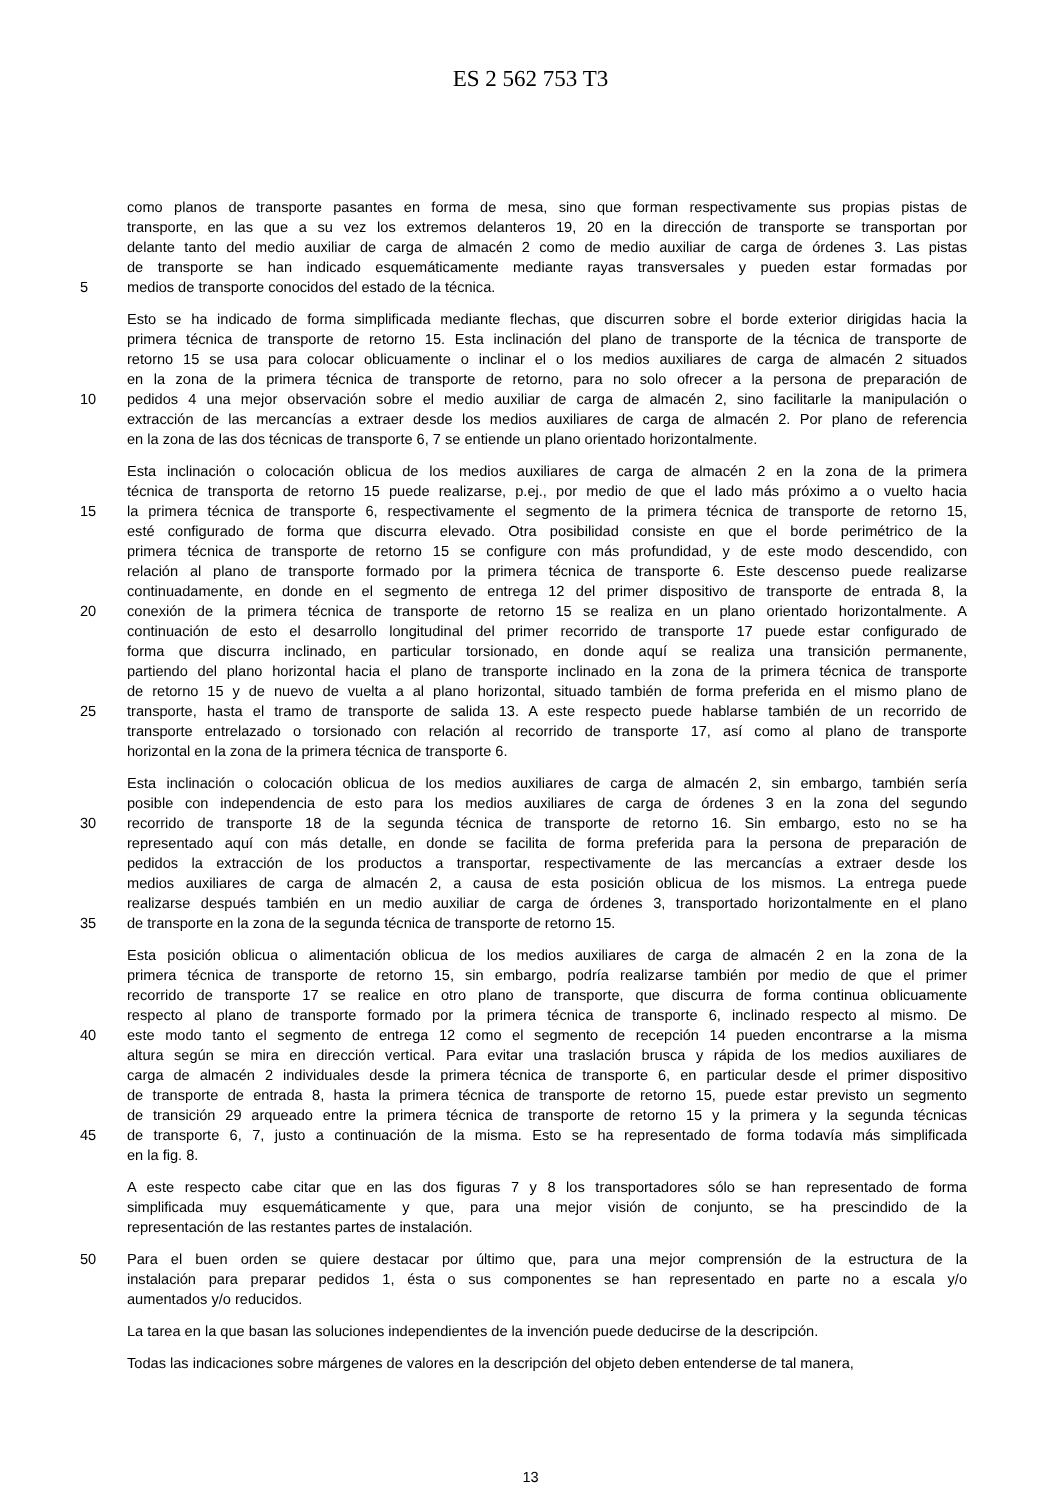ES 2 562 753 T3
como planos de transporte pasantes en forma de mesa, sino que forman respectivamente sus propias pistas de
transporte, en las que a su vez los extremos delanteros 19, 20 en la dirección de transporte se transportan por
delante tanto del medio auxiliar de carga de almacén 2 como de medio auxiliar de carga de órdenes 3. Las pistas
de transporte se han indicado esquemáticamente mediante rayas transversales y pueden estar formadas por
5 medios de transporte conocidos del estado de la técnica.
Esto se ha indicado de forma simplificada mediante flechas, que discurren sobre el borde exterior dirigidas hacia la
primera técnica de transporte de retorno 15. Esta inclinación del plano de transporte de la técnica de transporte de
retorno 15 se usa para colocar oblicuamente o inclinar el o los medios auxiliares de carga de almacén 2 situados
en la zona de la primera técnica de transporte de retorno, para no solo ofrecer a la persona de preparación de
10 pedidos 4 una mejor observación sobre el medio auxiliar de carga de almacén 2, sino facilitarle la manipulación o
extracción de las mercancías a extraer desde los medios auxiliares de carga de almacén 2. Por plano de referencia
en la zona de las dos técnicas de transporte 6, 7 se entiende un plano orientado horizontalmente.
Esta inclinación o colocación oblicua de los medios auxiliares de carga de almacén 2 en la zona de la primera
técnica de transporta de retorno 15 puede realizarse, p.ej., por medio de que el lado más próximo a o vuelto hacia
15 la primera técnica de transporte 6, respectivamente el segmento de la primera técnica de transporte de retorno 15,
esté configurado de forma que discurra elevado. Otra posibilidad consiste en que el borde perimétrico de la
primera técnica de transporte de retorno 15 se configure con más profundidad, y de este modo descendido, con
relación al plano de transporte formado por la primera técnica de transporte 6. Este descenso puede realizarse
continuadamente, en donde en el segmento de entrega 12 del primer dispositivo de transporte de entrada 8, la
20 conexión de la primera técnica de transporte de retorno 15 se realiza en un plano orientado horizontalmente. A
continuación de esto el desarrollo longitudinal del primer recorrido de transporte 17 puede estar configurado de
forma que discurra inclinado, en particular torsionado, en donde aquí se realiza una transición permanente,
partiendo del plano horizontal hacia el plano de transporte inclinado en la zona de la primera técnica de transporte
de retorno 15 y de nuevo de vuelta a al plano horizontal, situado también de forma preferida en el mismo plano de
25 transporte, hasta el tramo de transporte de salida 13. A este respecto puede hablarse también de un recorrido de
transporte entrelazado o torsionado con relación al recorrido de transporte 17, así como al plano de transporte
horizontal en la zona de la primera técnica de transporte 6.
Esta inclinación o colocación oblicua de los medios auxiliares de carga de almacén 2, sin embargo, también sería
posible con independencia de esto para los medios auxiliares de carga de órdenes 3 en la zona del segundo
30 recorrido de transporte 18 de la segunda técnica de transporte de retorno 16. Sin embargo, esto no se ha
representado aquí con más detalle, en donde se facilita de forma preferida para la persona de preparación de
pedidos la extracción de los productos a transportar, respectivamente de las mercancías a extraer desde los
medios auxiliares de carga de almacén 2, a causa de esta posición oblicua de los mismos. La entrega puede
realizarse después también en un medio auxiliar de carga de órdenes 3, transportado horizontalmente en el plano
35 de transporte en la zona de la segunda técnica de transporte de retorno 15.
Esta posición oblicua o alimentación oblicua de los medios auxiliares de carga de almacén 2 en la zona de la
primera técnica de transporte de retorno 15, sin embargo, podría realizarse también por medio de que el primer
recorrido de transporte 17 se realice en otro plano de transporte, que discurra de forma continua oblicuamente
respecto al plano de transporte formado por la primera técnica de transporte 6, inclinado respecto al mismo. De
40 este modo tanto el segmento de entrega 12 como el segmento de recepción 14 pueden encontrarse a la misma
altura según se mira en dirección vertical. Para evitar una traslación brusca y rápida de los medios auxiliares de
carga de almacén 2 individuales desde la primera técnica de transporte 6, en particular desde el primer dispositivo
de transporte de entrada 8, hasta la primera técnica de transporte de retorno 15, puede estar previsto un segmento
de transición 29 arqueado entre la primera técnica de transporte de retorno 15 y la primera y la segunda técnicas
45 de transporte 6, 7, justo a continuación de la misma. Esto se ha representado de forma todavía más simplificada
en la fig. 8.
A este respecto cabe citar que en las dos figuras 7 y 8 los transportadores sólo se han representado de forma
simplificada muy esquemáticamente y que, para una mejor visión de conjunto, se ha prescindido de la
representación de las restantes partes de instalación.
50 Para el buen orden se quiere destacar por último que, para una mejor comprensión de la estructura de la
instalación para preparar pedidos 1, ésta o sus componentes se han representado en parte no a escala y/o
aumentados y/o reducidos.
La tarea en la que basan las soluciones independientes de la invención puede deducirse de la descripción.
Todas las indicaciones sobre márgenes de valores en la descripción del objeto deben entenderse de tal manera,
13